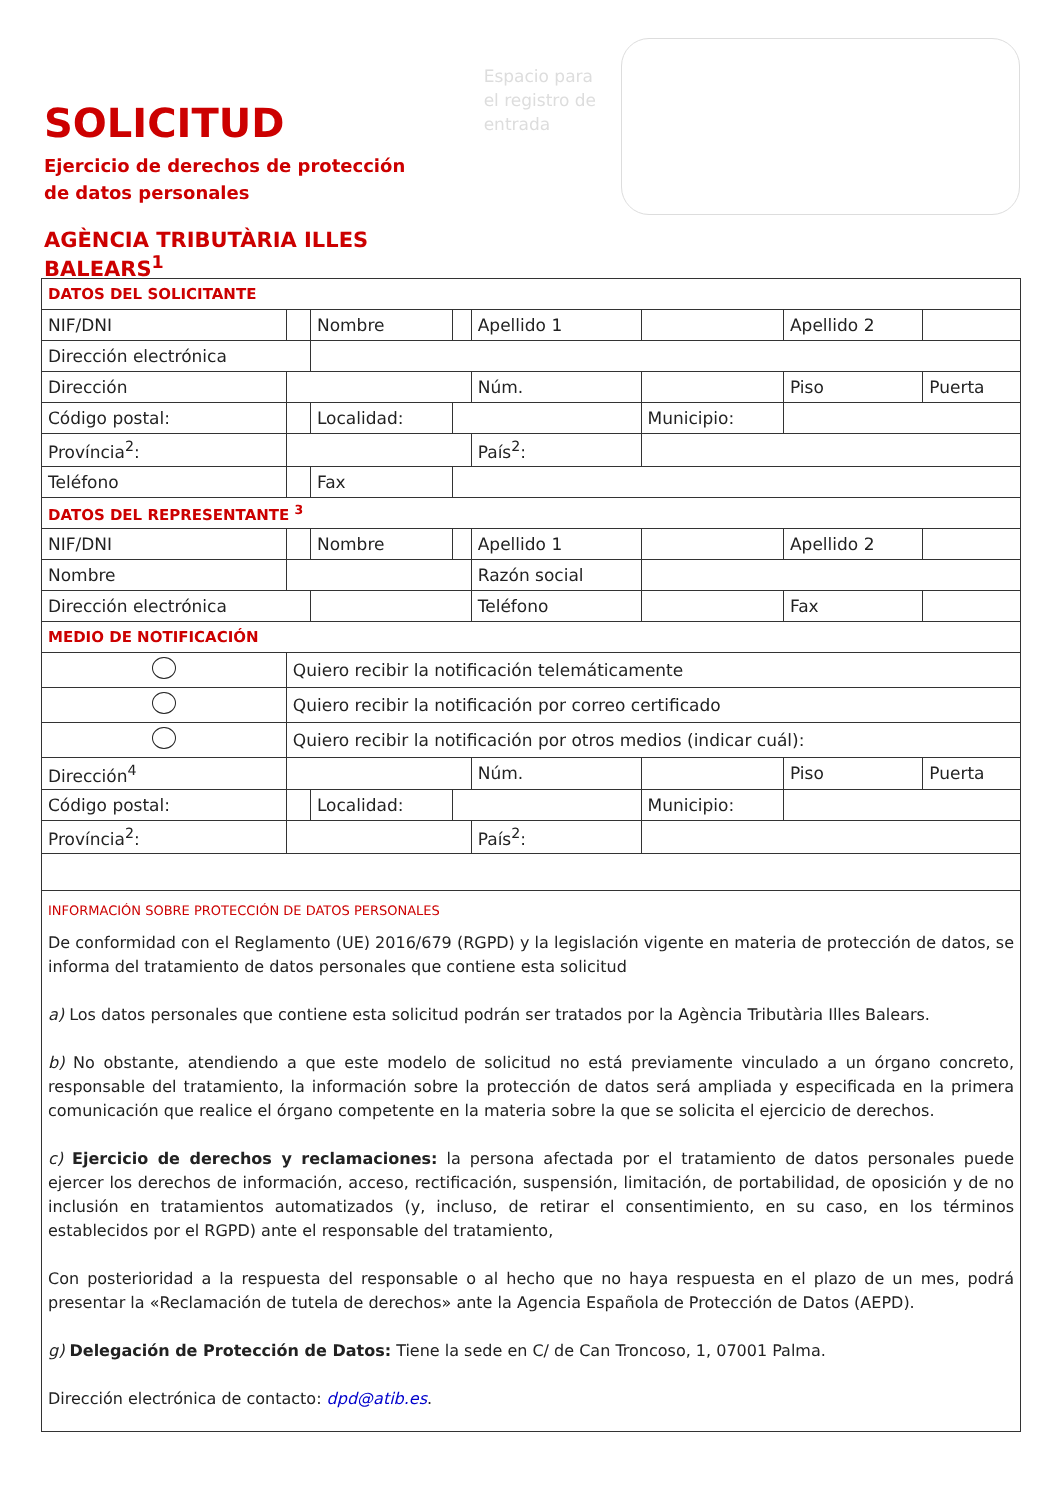SOLICITUD
Ejercicio de derechos de protección de datos personales
AGÈNCIA TRIBUTÀRIA ILLES BALEARS<sup>1</sup>
Espacio para el registro de entrada
| DATOS DEL SOLICITANTE | | | | | | | |
| NIF/DNI | | Nombre | | Apellido 1 | | Apellido 2 | |
| Dirección electrónica | | | | | | | |
| Dirección | | | | Núm. | | Piso | Puerta |
| Código postal: | | Localidad: | | | Municipio: | | |
| Província<sup>2</sup>: | | | | País<sup>2</sup>: | | | |
| Teléfono | | Fax | | | | | |
| DATOS DEL REPRESENTANTE <sup>3</sup> | | | | | | | |
| NIF/DNI | | Nombre | | Apellido 1 | | Apellido 2 | |
| Nombre | | | | Razón social | | | |
| Dirección electrónica | | | | Teléfono | | Fax | |
| MEDIO DE NOTIFICACIÓN | | | | | | | |
| | Quiero recibir la notificación telemáticamente | | | | | | |
| | Quiero recibir la notificación por correo certificado | | | | | | |
| | Quiero recibir la notificación por otros medios (indicar cuál): | | | | | | |
| Dirección<sup>4</sup> | | | | Núm. | | Piso | Puerta |
| Código postal: | | Localidad: | | | Municipio: | | |
| Província<sup>2</sup>: | | | | País<sup>2</sup>: | | | |
INFORMACIÓN SOBRE PROTECCIÓN DE DATOS PERSONALES
De conformidad con el Reglamento (UE) 2016/679 (RGPD) y la legislación vigente en materia de protección de datos, se informa del tratamiento de datos personales que contiene esta solicitud
a) Los datos personales que contiene esta solicitud podrán ser tratados por la Agència Tributària Illes Balears.
b) No obstante, atendiendo a que este modelo de solicitud no está previamente vinculado a un órgano concreto, responsable del tratamiento, la información sobre la protección de datos será ampliada y especificada en la primera comunicación que realice el órgano competente en la materia sobre la que se solicita el ejercicio de derechos.
c) Ejercicio de derechos y reclamaciones: la persona afectada por el tratamiento de datos personales puede ejercer los derechos de información, acceso, rectificación, suspensión, limitación, de portabilidad, de oposición y de no inclusión en tratamientos automatizados (y, incluso, de retirar el consentimiento, en su caso, en los términos establecidos por el RGPD) ante el responsable del tratamiento,
Con posterioridad a la respuesta del responsable o al hecho que no haya respuesta en el plazo de un mes, podrá presentar la «Reclamación de tutela de derechos» ante la Agencia Española de Protección de Datos (AEPD).
g) Delegación de Protección de Datos: Tiene la sede en C/ de Can Troncoso, 1, 07001 Palma.
Dirección electrónica de contacto: dpd@atib.es.